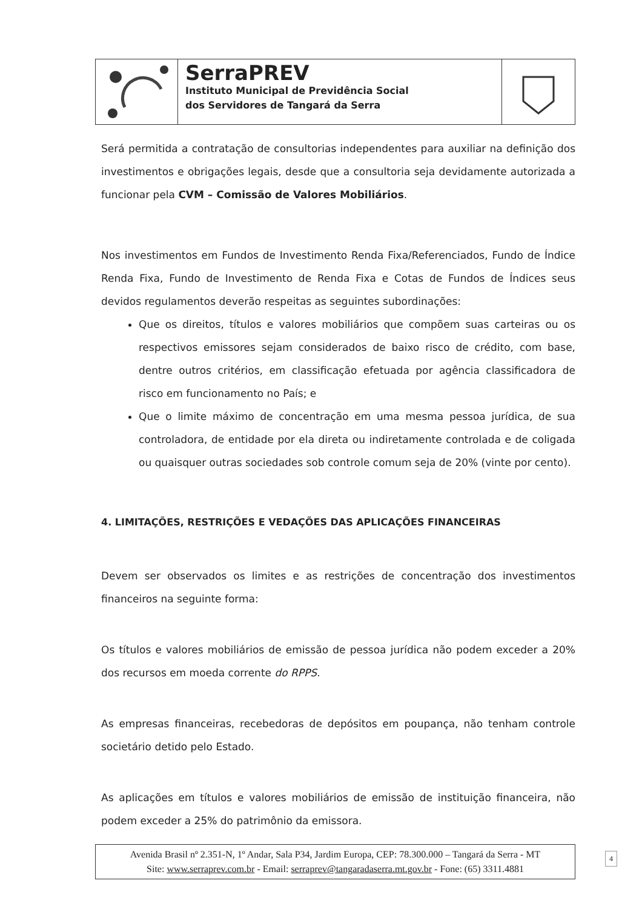SerraPREV
Instituto Municipal de Previdência Social
dos Servidores de Tangará da Serra
Será permitida a contratação de consultorias independentes para auxiliar na definição dos investimentos e obrigações legais, desde que a consultoria seja devidamente autorizada a funcionar pela CVM – Comissão de Valores Mobiliários.
Nos investimentos em Fundos de Investimento Renda Fixa/Referenciados, Fundo de Índice Renda Fixa, Fundo de Investimento de Renda Fixa e Cotas de Fundos de Índices seus devidos regulamentos deverão respeitas as seguintes subordinações:
Que os direitos, títulos e valores mobiliários que compõem suas carteiras ou os respectivos emissores sejam considerados de baixo risco de crédito, com base, dentre outros critérios, em classificação efetuada por agência classificadora de risco em funcionamento no País; e
Que o limite máximo de concentração em uma mesma pessoa jurídica, de sua controladora, de entidade por ela direta ou indiretamente controlada e de coligada ou quaisquer outras sociedades sob controle comum seja de 20% (vinte por cento).
4. LIMITAÇÕES, RESTRIÇÕES E VEDAÇÕES DAS APLICAÇÕES FINANCEIRAS
Devem ser observados os limites e as restrições de concentração dos investimentos financeiros na seguinte forma:
Os títulos e valores mobiliários de emissão de pessoa jurídica não podem exceder a 20% dos recursos em moeda corrente do RPPS.
As empresas financeiras, recebedoras de depósitos em poupança, não tenham controle societário detido pelo Estado.
As aplicações em títulos e valores mobiliários de emissão de instituição financeira, não podem exceder a 25% do patrimônio da emissora.
Avenida Brasil nº 2.351-N, 1º Andar, Sala P34, Jardim Europa, CEP: 78.300.000 – Tangará da Serra - MT
Site: www.serraprev.com.br - Email: serraprev@tangaradaserra.mt.gov.br - Fone: (65) 3311.4881
4